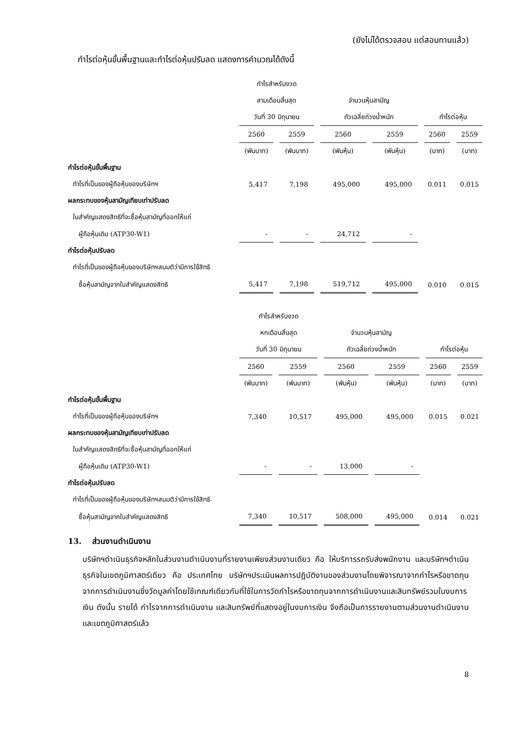(ยังไม่ได้ตรวจสอบ แต่สอบทานแล้ว)
กำไรต่อหุ้นขั้นพื้นฐานและกำไรต่อหุ้นปรับลด แสดงการคำนวณได้ดังนี้
| | กำไรสำหรับงวด | | | | | |
| | สามเดือนสิ้นสุด | | จำนวนหุ้นสามัญ | | | |
| | วันที่ 30 มิถุนายน | | ถัวเฉลี่ยถ่วงน้ำหนัก | | กำไรต่อหุ้น | |
| | 2560 | 2559 | 2560 | 2559 | 2560 | 2559 |
| | (พันบาท) | (พันบาท) | (พันหุ้น) | (พันหุ้น) | (บาท) | (บาท) |
| กำไรต่อหุ้นขั้นพื้นฐาน | | | | | | |
| กำไรที่เป็นของผู้ถือหุ้นของบริษัทฯ | 5,417 | 7,198 | 495,000 | 495,000 | 0.011 | 0.015 |
| ผลกระทบของหุ้นสามัญเทียบเท่าปรับลด | | | | | | |
| ใบสำคัญแสดงสิทธิที่จะซื้อหุ้นสามัญที่ออกให้แก่ | | | | | | |
| ผู้ถือหุ้นเดิม (ATP30-W1) | - | - | 24,712 | - | | |
| กำไรต่อหุ้นปรับลด | | | | | | |
| กำไรที่เป็นของผู้ถือหุ้นของบริษัทฯสมมติว่ามีการใช้สิทธิ | | | | | | |
| ซื้อหุ้นสามัญจากใบสำคัญแสดงสิทธิ | 5,417 | 7,198 | 519,712 | 495,000 | 0.010 | 0.015 |
| | กำไรสำหรับงวด | | | | | |
| | หกเดือนสิ้นสุด | | จำนวนหุ้นสามัญ | | | |
| | วันที่ 30 มิถุนายน | | ถัวเฉลี่ยถ่วงน้ำหนัก | | กำไรต่อหุ้น | |
| | 2560 | 2559 | 2560 | 2559 | 2560 | 2559 |
| | (พันบาท) | (พันบาท) | (พันหุ้น) | (พันหุ้น) | (บาท) | (บาท) |
| กำไรต่อหุ้นขั้นพื้นฐาน | | | | | | |
| กำไรที่เป็นของผู้ถือหุ้นของบริษัทฯ | 7,340 | 10,517 | 495,000 | 495,000 | 0.015 | 0.021 |
| ผลกระทบของหุ้นสามัญเทียบเท่าปรับลด | | | | | | |
| ใบสำคัญแสดงสิทธิที่จะซื้อหุ้นสามัญที่ออกให้แก่ | | | | | | |
| ผู้ถือหุ้นเดิม (ATP30-W1) | - | - | 13,000 | - | | |
| กำไรต่อหุ้นปรับลด | | | | | | |
| กำไรที่เป็นของผู้ถือหุ้นของบริษัทฯสมมติว่ามีการใช้สิทธิ | | | | | | |
| ซื้อหุ้นสามัญจากใบสำคัญแสดงสิทธิ | 7,340 | 10,517 | 508,000 | 495,000 | 0.014 | 0.021 |
13. ส่วนงานดำเนินงาน
บริษัทฯดำเนินธุรกิจหลักในส่วนงานดำเนินงานที่รายงานเพียงส่วนงานเดียว คือ ให้บริการรถรับส่งพนักงาน และบริษัทฯดำเนินธุรกิจในเขตภูมิศาสตร์เดียว คือ ประเทศไทย บริษัทฯประเมินผลการปฏิบัติงานของส่วนงานโดยพิจารณาจากกำไรหรือขาดทุนจากการดำเนินงานซึ่งวัดมูลค่าโดยใช้เกณฑ์เดียวกับที่ใช้ในการวัดกำไรหรือขาดทุนจากการดำเนินงานและสินทรัพย์รวมในงบการเงิน ดังนั้น รายได้ กำไรจากการดำเนินงาน และสินทรัพย์ที่แสดงอยู่ในงบการเงิน จึงถือเป็นการรายงานตามส่วนงานดำเนินงานและเขตภูมิศาสตร์แล้ว
8